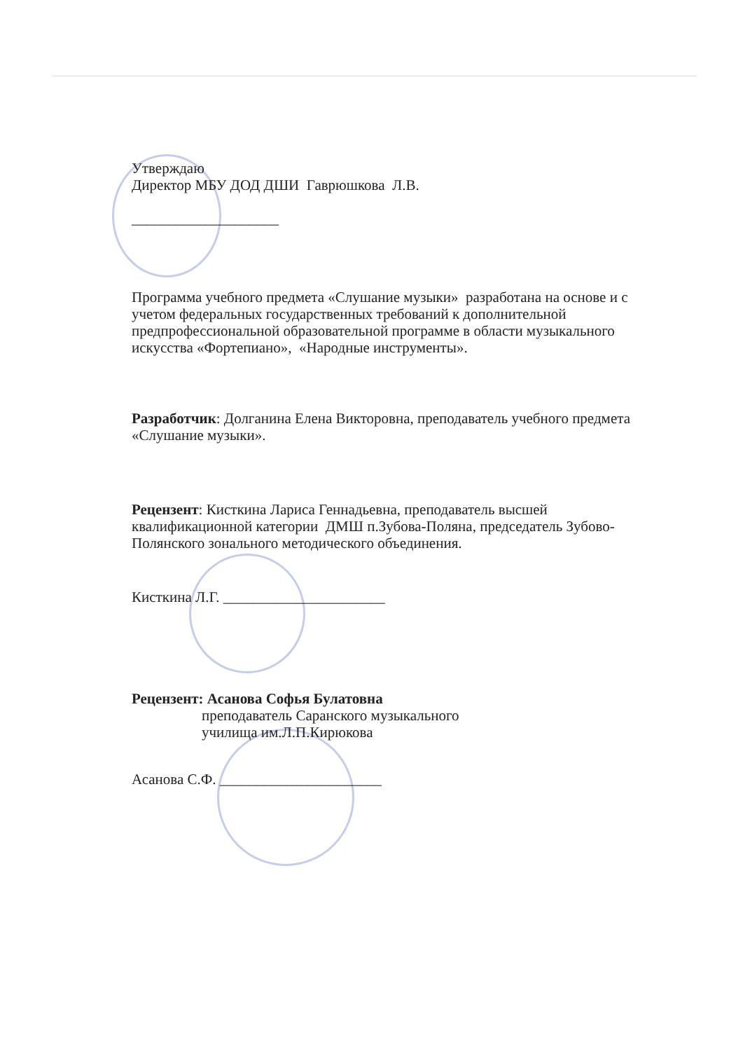Утверждаю
Директор МБУ ДОД ДШИ Гаврюшкова Л.В.
____________________
Программа учебного предмета «Слушание музыки» разработана на основе и с учетом федеральных государственных требований к дополнительной предпрофессиональной образовательной программе в области музыкального искусства «Фортепиано», «Народные инструменты».
Разработчик: Долганина Елена Викторовна, преподаватель учебного предмета «Слушание музыки».
Рецензент: Кисткина Лариса Геннадьевна, преподаватель высшей квалификационной категории ДМШ п.Зубова-Поляна, председатель Зубово-Полянского зонального методического объединения.
Кисткина Л.Г. ______________________
Рецензент: Асанова Софья Булатовна
преподаватель Саранского музыкального
училища им.Л.П.Кирюкова
Асанова С.Ф. ______________________